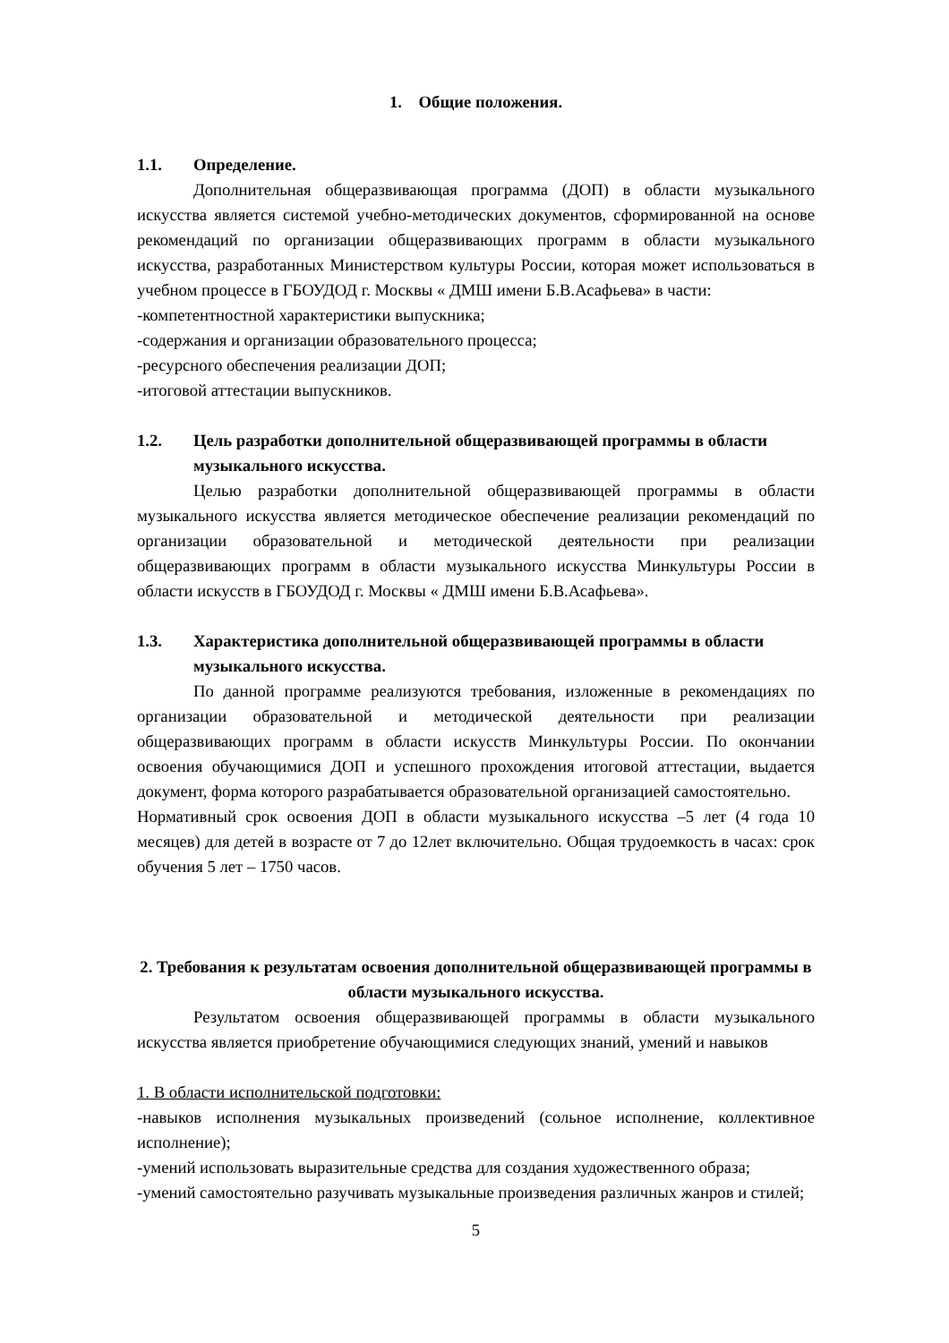1. Общие положения.
1.1. Определение.
Дополнительная общеразвивающая программа (ДОП) в области музыкального искусства является системой учебно-методических документов, сформированной на основе рекомендаций по организации общеразвивающих программ в области музыкального искусства, разработанных Министерством культуры России, которая может использоваться в учебном процессе в ГБОУДОД г. Москвы « ДМШ имени Б.В.Асафьева» в части:
-компетентностной характеристики выпускника;
-содержания и организации образовательного процесса;
-ресурсного обеспечения реализации ДОП;
-итоговой аттестации выпускников.
1.2. Цель разработки дополнительной общеразвивающей программы в области музыкального искусства.
Целью разработки дополнительной общеразвивающей программы в области музыкального искусства является методическое обеспечение реализации рекомендаций по организации образовательной и методической деятельности при реализации общеразвивающих программ в области музыкального искусства Минкультуры России в области искусств в ГБОУДОД г. Москвы « ДМШ имени Б.В.Асафьева».
1.3. Характеристика дополнительной общеразвивающей программы в области музыкального искусства.
По данной программе реализуются требования, изложенные в рекомендациях по организации образовательной и методической деятельности при реализации общеразвивающих программ в области искусств Минкультуры России. По окончании освоения обучающимися ДОП и успешного прохождения итоговой аттестации, выдается документ, форма которого разрабатывается образовательной организацией самостоятельно.
Нормативный срок освоения ДОП в области музыкального искусства –5 лет (4 года 10 месяцев) для детей в возрасте от 7 до 12лет включительно. Общая трудоемкость в часах: срок обучения 5 лет – 1750 часов.
2. Требования к результатам освоения дополнительной общеразвивающей программы в области музыкального искусства.
Результатом освоения общеразвивающей программы в области музыкального искусства является приобретение обучающимися следующих знаний, умений и навыков
1. В области исполнительской подготовки:
-навыков исполнения музыкальных произведений (сольное исполнение, коллективное исполнение);
-умений использовать выразительные средства для создания художественного образа;
-умений самостоятельно разучивать музыкальные произведения различных жанров и стилей;
5